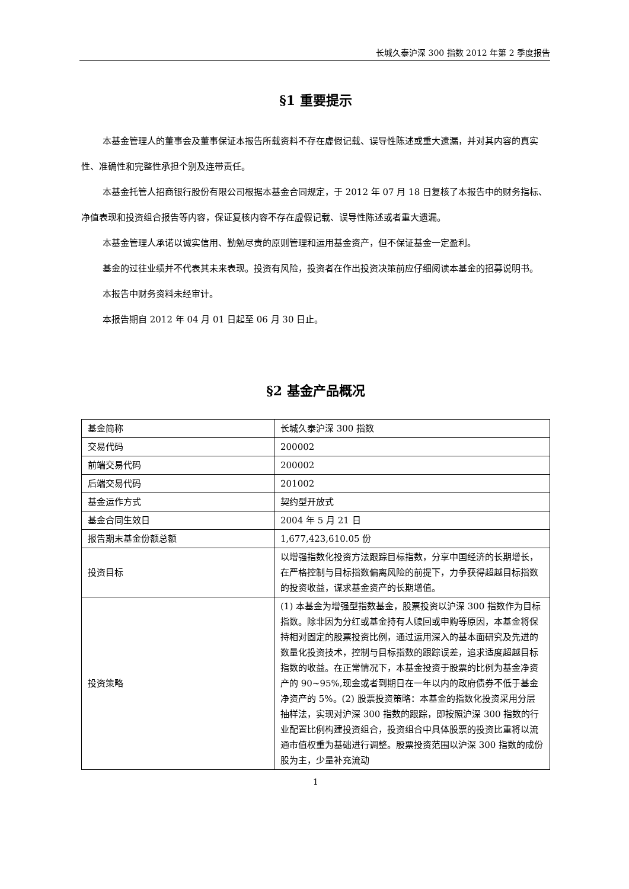长城久泰沪深 300 指数 2012 年第 2 季度报告
§1 重要提示
本基金管理人的董事会及董事保证本报告所载资料不存在虚假记载、误导性陈述或重大遗漏，并对其内容的真实性、准确性和完整性承担个别及连带责任。
本基金托管人招商银行股份有限公司根据本基金合同规定，于 2012 年 07 月 18 日复核了本报告中的财务指标、净值表现和投资组合报告等内容，保证复核内容不存在虚假记载、误导性陈述或者重大遗漏。
本基金管理人承诺以诚实信用、勤勉尽责的原则管理和运用基金资产，但不保证基金一定盈利。
基金的过往业绩并不代表其未来表现。投资有风险，投资者在作出投资决策前应仔细阅读本基金的招募说明书。
本报告中财务资料未经审计。
本报告期自 2012 年 04 月 01 日起至 06 月 30 日止。
§2 基金产品概况
| 基金简称 | 长城久泰沪深 300 指数 |
| 交易代码 | 200002 |
| 前端交易代码 | 200002 |
| 后端交易代码 | 201002 |
| 基金运作方式 | 契约型开放式 |
| 基金合同生效日 | 2004 年 5 月 21 日 |
| 报告期末基金份额总额 | 1,677,423,610.05 份 |
| 投资目标 | 以增强指数化投资方法跟踪目标指数，分享中国经济的长期增长，在严格控制与目标指数偏离风险的前提下，力争获得超越目标指数的投资收益，谋求基金资产的长期增值。 |
| 投资策略 | (1) 本基金为增强型指数基金，股票投资以沪深 300 指数作为目标指数。除非因为分红或基金持有人赎回或申购等原因，本基金将保持相对固定的股票投资比例，通过运用深入的基本面研究及先进的数量化投资技术，控制与目标指数的跟踪误差，追求适度超越目标指数的收益。在正常情况下，本基金投资于股票的比例为基金净资产的 90~95%,现金或者到期日在一年以内的政府债券不低于基金净资产的 5%。(2) 股票投资策略：本基金的指数化投资采用分层抽样法，实现对沪深 300 指数的跟踪，即按照沪深 300 指数的行业配置比例构建投资组合，投资组合中具体股票的投资比重将以流通市值权重为基础进行调整。股票投资范围以沪深 300 指数的成份股为主，少量补充流动 |
1